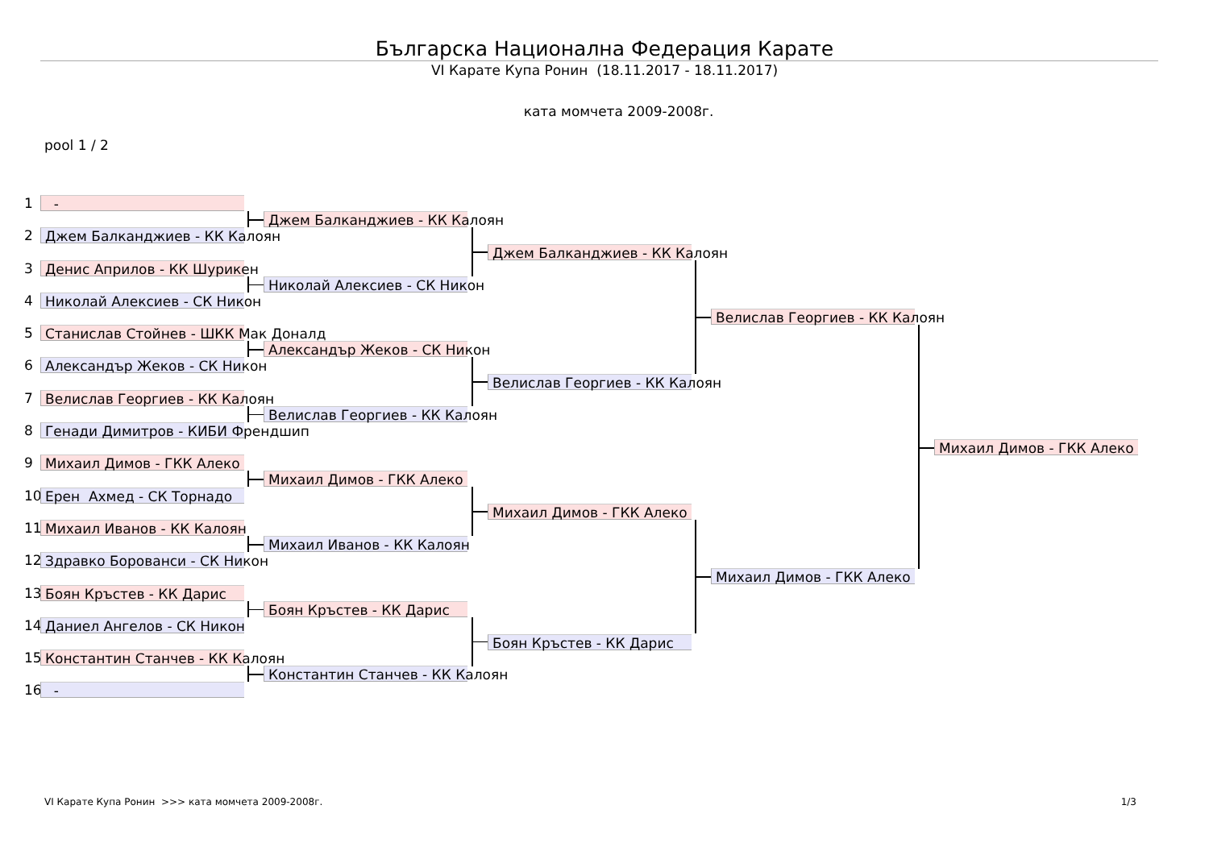Българска Национална Федерация Карате
VI Карате Купа Ронин (18.11.2017 - 18.11.2017)
ката момчета 2009-2008г.
pool 1 / 2
1
-
2
Джем Балканджиев - КК Калоян
3
Денис Априлов - КК Шурикен
4
Николай Алексиев - СК Никон
5
Станислав Стойнев - ШКК Мак Доналд
6
Александър Жеков - СК Никон
7
Велислав Георгиев - КК Калоян
8
Генади Димитров - КИБИ Френдшип
9
Михаил Димов - ГКК Алеко
10
Ерен Ахмед - СК Торнадо
11
Михаил Иванов - КК Калоян
12
Здравко Борованси - СК Никон
13
Боян Кръстев - КК Дарис
14
Даниел Ангелов - СК Никон
15
Константин Станчев - КК Калоян
16
-
Джем Балканджиев - КК Калоян
Николай Алексиев - СК Никон
Александър Жеков - СК Никон
Велислав Георгиев - КК Калоян
Михаил Димов - ГКК Алеко
Михаил Иванов - КК Калоян
Боян Кръстев - КК Дарис
Константин Станчев - КК Калоян
Джем Балканджиев - КК Калоян
Велислав Георгиев - КК Калоян
Михаил Димов - ГКК Алеко
Боян Кръстев - КК Дарис
Велислав Георгиев - КК Калоян
Михаил Димов - ГКК Алеко
Михаил Димов - ГКК Алеко
VI Карате Купа Ронин >>> ката момчета 2009-2008г. 1/3